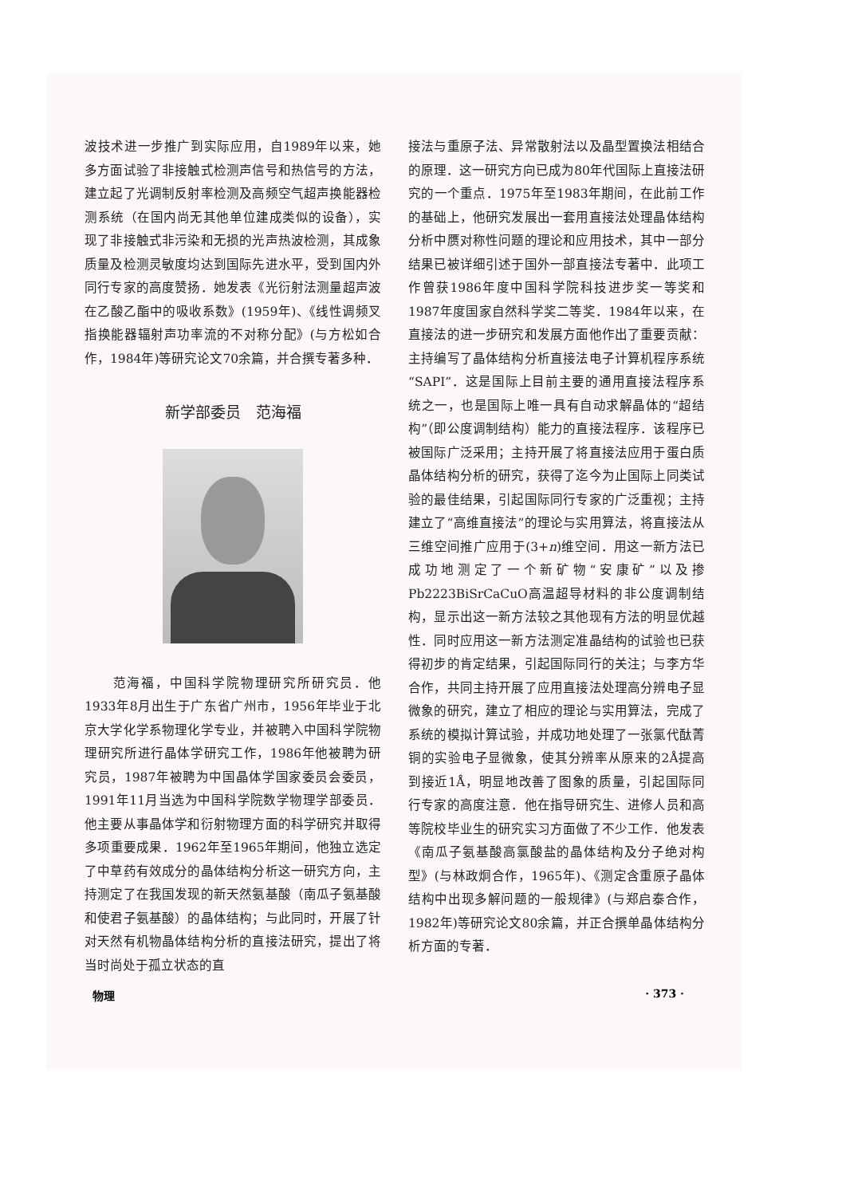波技术进一步推广到实际应用，自1989年以来，她多方面试验了非接触式检测声信号和热信号的方法，建立起了光调制反射率检测及高频空气超声换能器检测系统（在国内尚无其他单位建成类似的设备），实现了非接触式非污染和无损的光声热波检测，其成象质量及检测灵敏度均达到国际先进水平，受到国内外同行专家的高度赞扬．她发表《光衍射法测量超声波在乙酸乙酯中的吸收系数》(1959年)、《线性调频叉指换能器辐射声功率流的不对称分配》(与方松如合作，1984年)等研究论文70余篇，并合撰专著多种．
新学部委员　范海福
　　范海福，中国科学院物理研究所研究员．他1933年8月出生于广东省广州市，1956年毕业于北京大学化学系物理化学专业，并被聘入中国科学院物理研究所进行晶体学研究工作，1986年他被聘为研究员，1987年被聘为中国晶体学国家委员会委员，1991年11月当选为中国科学院数学物理学部委员．他主要从事晶体学和衍射物理方面的科学研究并取得多项重要成果．1962年至1965年期间，他独立选定了中草药有效成分的晶体结构分析这一研究方向，主持测定了在我国发现的新天然氨基酸（南瓜子氨基酸和使君子氨基酸）的晶体结构；与此同时，开展了针对天然有机物晶体结构分析的直接法研究，提出了将当时尚处于孤立状态的直
接法与重原子法、异常散射法以及晶型置换法相结合的原理．这一研究方向已成为80年代国际上直接法研究的一个重点．1975年至1983年期间，在此前工作的基础上，他研究发展出一套用直接法处理晶体结构分析中赝对称性问题的理论和应用技术，其中一部分结果已被详细引述于国外一部直接法专著中．此项工作曾获1986年度中国科学院科技进步奖一等奖和1987年度国家自然科学奖二等奖．1984年以来，在直接法的进一步研究和发展方面他作出了重要贡献：主持编写了晶体结构分析直接法电子计算机程序系统“SAPI”．这是国际上目前主要的通用直接法程序系统之一，也是国际上唯一具有自动求解晶体的“超结构”（即公度调制结构）能力的直接法程序．该程序已被国际广泛采用；主持开展了将直接法应用于蛋白质晶体结构分析的研究，获得了迄今为止国际上同类试验的最佳结果，引起国际同行专家的广泛重视；主持建立了“高维直接法”的理论与实用算法，将直接法从三维空间推广应用于(3+n)维空间．用这一新方法已成功地测定了一个新矿物“安康矿”以及掺Pb2223BiSrCaCuO高温超导材料的非公度调制结构，显示出这一新方法较之其他现有方法的明显优越性．同时应用这一新方法测定准晶结构的试验也已获得初步的肯定结果，引起国际同行的关注；与李方华合作，共同主持开展了应用直接法处理高分辨电子显微象的研究，建立了相应的理论与实用算法，完成了系统的模拟计算试验，并成功地处理了一张氯代酞菁铜的实验电子显微象，使其分辨率从原来的2Å提高到接近1Å，明显地改善了图象的质量，引起国际同行专家的高度注意．他在指导研究生、进修人员和高等院校毕业生的研究实习方面做了不少工作．他发表《南瓜子氨基酸高氯酸盐的晶体结构及分子绝对构型》(与林政炯合作，1965年)、《测定含重原子晶体结构中出现多解问题的一般规律》(与郑启泰合作，1982年)等研究论文80余篇，并正合撰单晶体结构分析方面的专著．
物理 · 373 ·